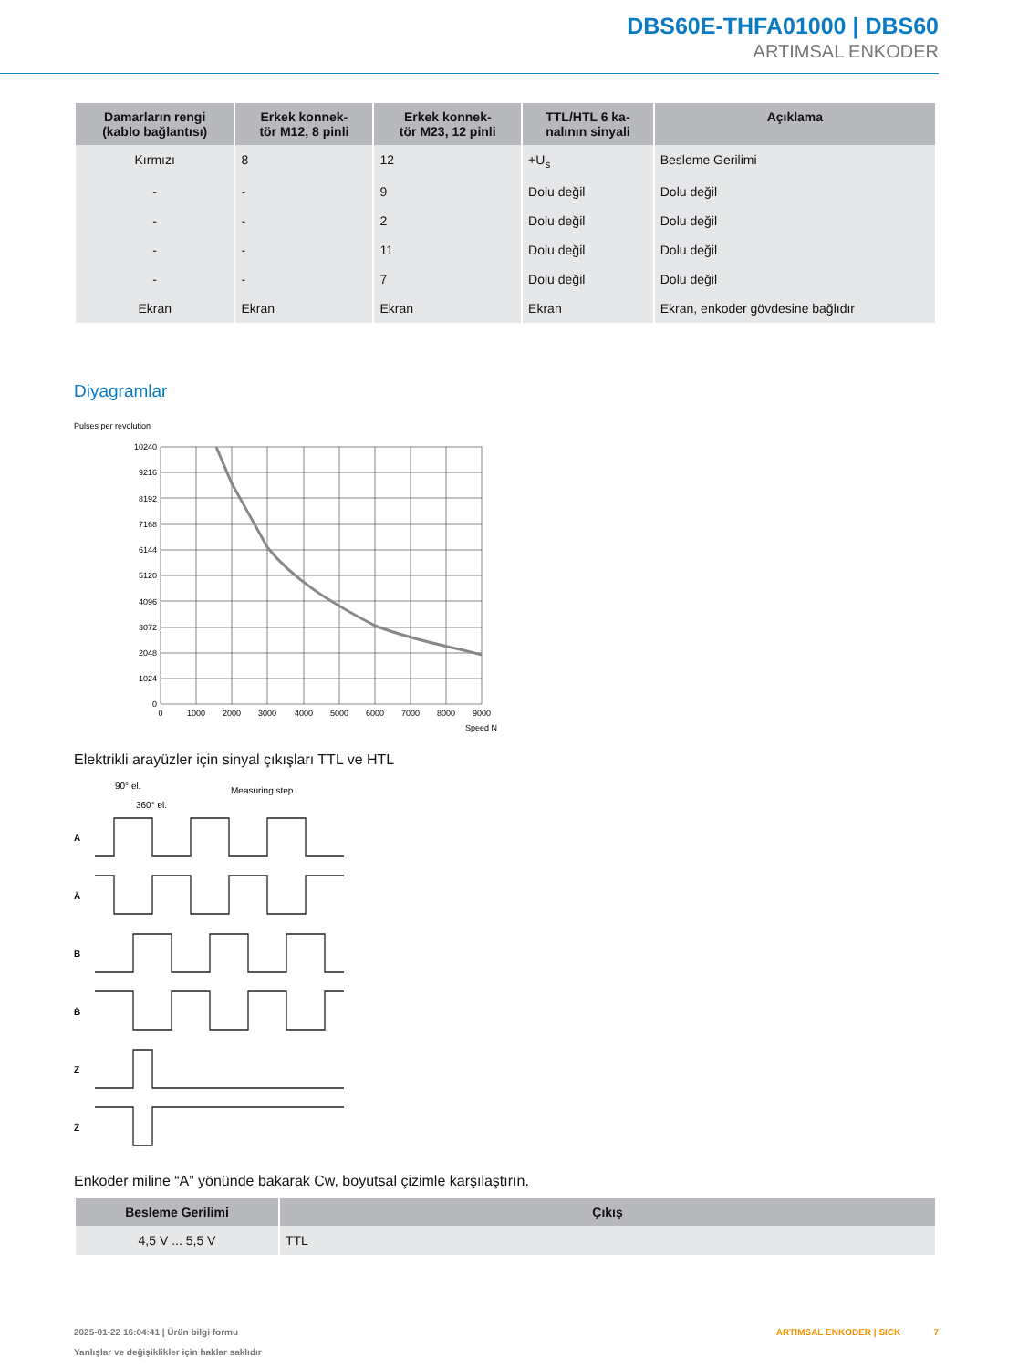DBS60E-THFA01000 | DBS60
ARTIMSAL ENKODER
| Damarların rengi (kablo bağlantısı) | Erkek konnek- tör M12, 8 pinli | Erkek konnek- tör M23, 12 pinli | TTL/HTL 6 ka- nalının sinyali | Açıklama |
| --- | --- | --- | --- | --- |
| Kırmızı | 8 | 12 | +U<sub>s</sub> | Besleme Gerilimi |
| - | - | 9 | Dolu değil | Dolu değil |
| - | - | 2 | Dolu değil | Dolu değil |
| - | - | 11 | Dolu değil | Dolu değil |
| - | - | 7 | Dolu değil | Dolu değil |
| Ekran | Ekran | Ekran | Ekran | Ekran, enkoder gövdesine bağlıdır |
Diyagramlar
Pulses per revolution
10240
9216
8192
7168
6144
5120
4096
3072
2048
1024
0
0
1000
2000
3000
4000
5000
6000
7000
8000
9000
Speed N
Elektrikli arayüzler için sinyal çıkışları TTL ve HTL
90° el.
360° el.
Measuring step
A
Ā
B
B̄
Z
Z̄
Enkoder miline “A” yönünde bakarak Cw, boyutsal çizimle karşılaştırın.
| Besleme Gerilimi | Çıkış |
| --- | --- |
| 4,5 V ... 5,5 V | TTL |
2025-01-22 16:04:41 | Ürün bilgi formu
Yanlışlar ve değişiklikler için haklar saklıdır
ARTIMSAL ENKODER | SICK 7